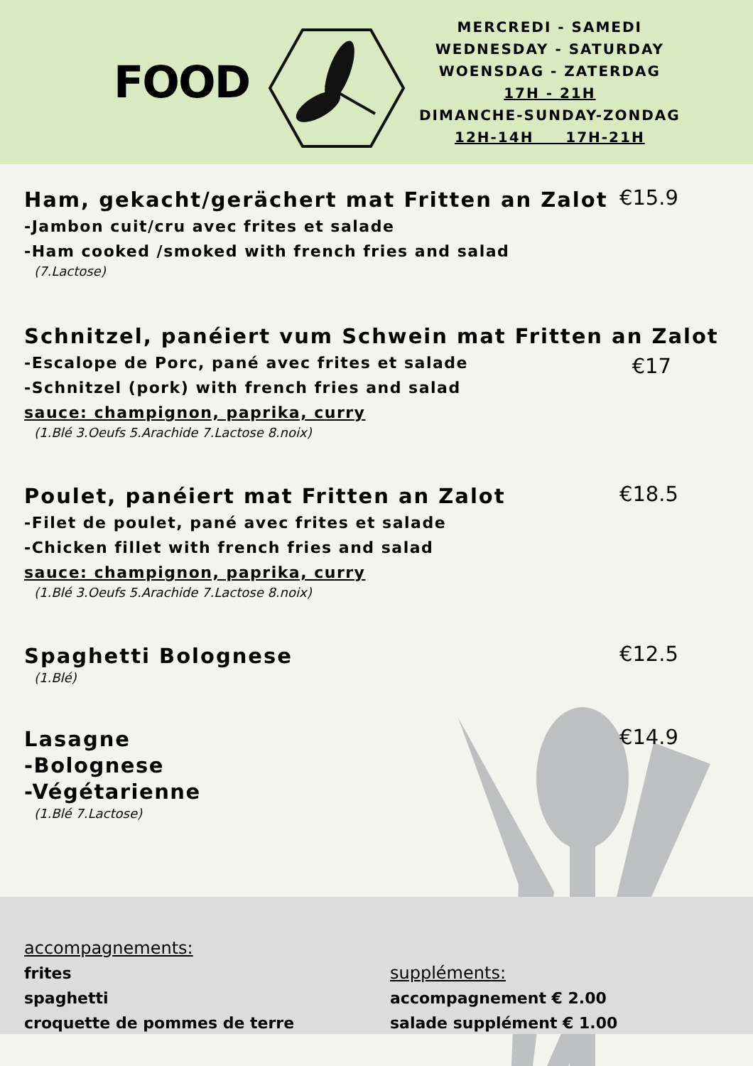FOOD
MERCREDI - SAMEDI
WEDNESDAY - SATURDAY
WOENSDAG - ZATERDAG
17H - 21H
DIMANCHE-SUNDAY-ZONDAG
12H-14H 17H-21H
Ham, gekacht/gerächert mat Fritten an Zalot
-Jambon cuit/cru avec frites et salade
-Ham cooked /smoked with french fries and salad
(7.Lactose)
€15.9
Schnitzel, panéiert vum Schwein mat Fritten an Zalot
-Escalope de Porc, pané avec frites et salade
-Schnitzel (pork) with french fries and salad
sauce: champignon, paprika, curry
(1.Blé 3.Oeufs 5.Arachide 7.Lactose 8.noix)
€17
Poulet, panéiert mat Fritten an Zalot
-Filet de poulet, pané avec frites et salade
-Chicken fillet with french fries and salad
sauce: champignon, paprika, curry
(1.Blé 3.Oeufs 5.Arachide 7.Lactose 8.noix)
€18.5
Spaghetti Bolognese
(1.Blé)
€12.5
Lasagne
-Bolognese
-Végétarienne
(1.Blé 7.Lactose)
€14.9
accompagnements:
frites
spaghetti
croquette de pommes de terre
suppléments:
accompagnement € 2.00
salade supplément € 1.00